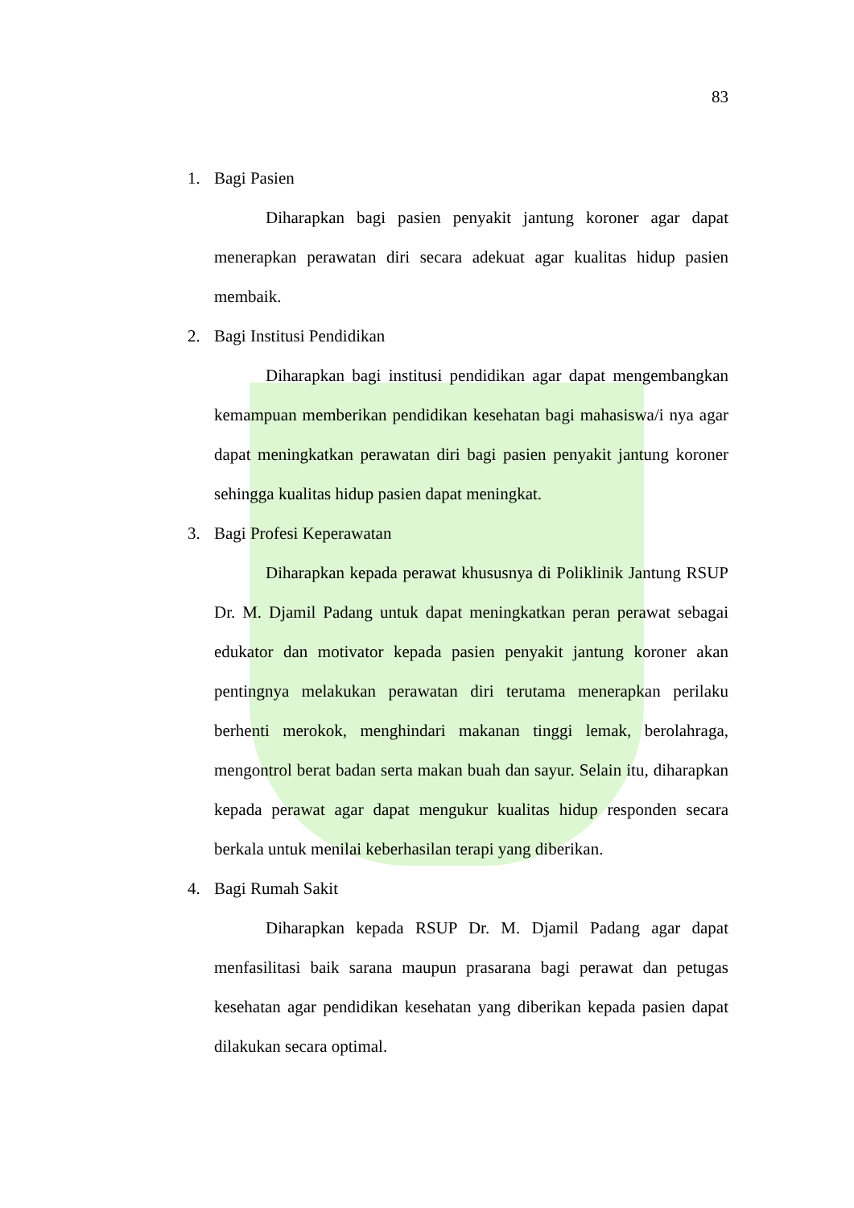83
1. Bagi Pasien
Diharapkan bagi pasien penyakit jantung koroner agar dapat menerapkan perawatan diri secara adekuat agar kualitas hidup pasien membaik.
2. Bagi Institusi Pendidikan
Diharapkan bagi institusi pendidikan agar dapat mengembangkan kemampuan memberikan pendidikan kesehatan bagi mahasiswa/i nya agar dapat meningkatkan perawatan diri bagi pasien penyakit jantung koroner sehingga kualitas hidup pasien dapat meningkat.
3. Bagi Profesi Keperawatan
Diharapkan kepada perawat khususnya di Poliklinik Jantung RSUP Dr. M. Djamil Padang untuk dapat meningkatkan peran perawat sebagai edukator dan motivator kepada pasien penyakit jantung koroner akan pentingnya melakukan perawatan diri terutama menerapkan perilaku berhenti merokok, menghindari makanan tinggi lemak, berolahraga, mengontrol berat badan serta makan buah dan sayur. Selain itu, diharapkan kepada perawat agar dapat mengukur kualitas hidup responden secara berkala untuk menilai keberhasilan terapi yang diberikan.
4. Bagi Rumah Sakit
Diharapkan kepada RSUP Dr. M. Djamil Padang agar dapat menfasilitasi baik sarana maupun prasarana bagi perawat dan petugas kesehatan agar pendidikan kesehatan yang diberikan kepada pasien dapat dilakukan secara optimal.